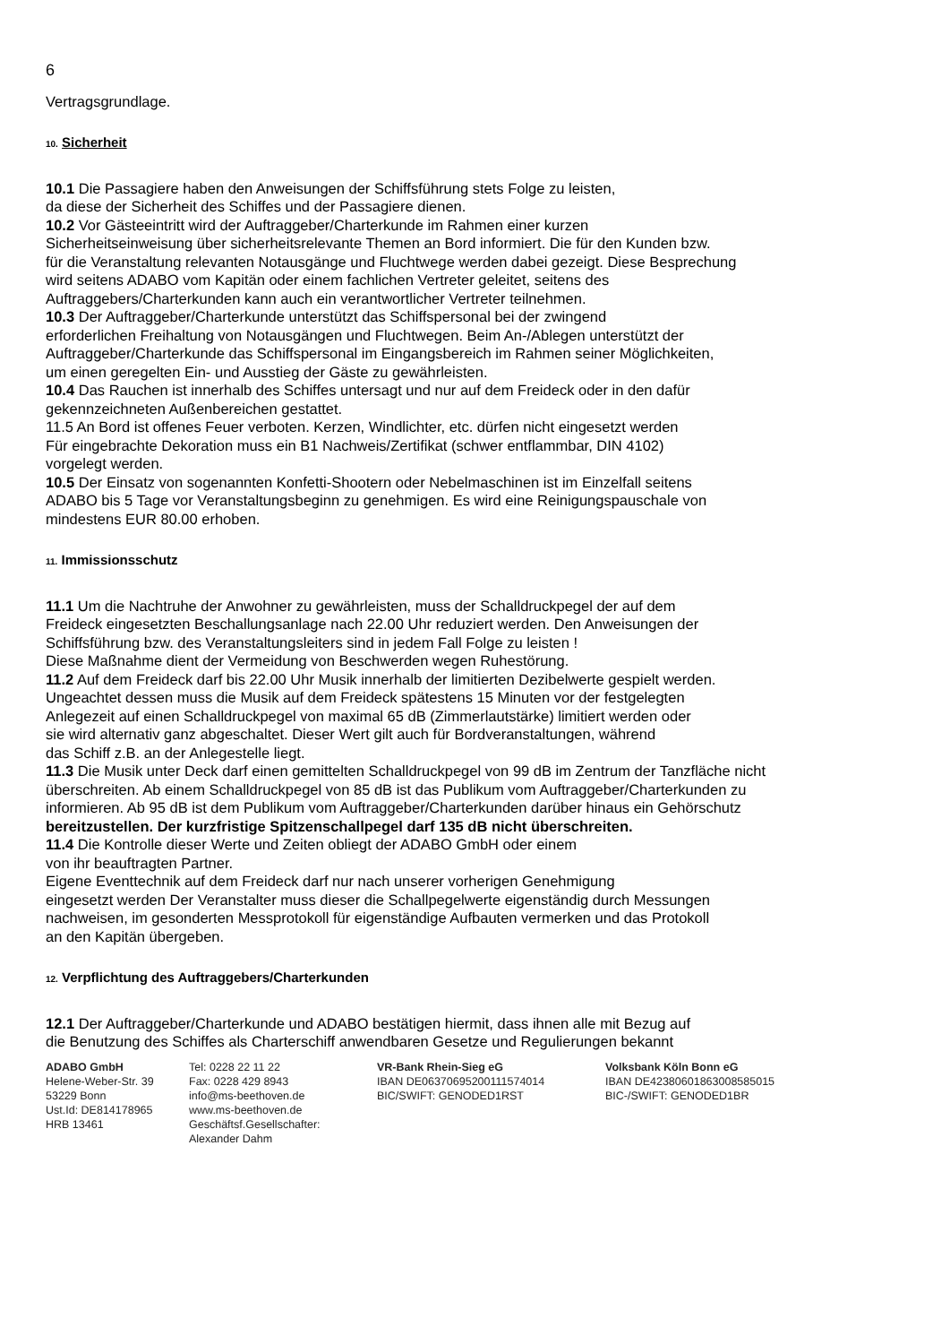6
Vertragsgrundlage.
10. Sicherheit
10.1 Die Passagiere haben den Anweisungen der Schiffsführung stets Folge zu leisten,
da diese der Sicherheit des Schiffes und der Passagiere dienen.
10.2 Vor Gästeeintritt wird der Auftraggeber/Charterkunde im Rahmen einer kurzen
Sicherheitseinweisung über sicherheitsrelevante Themen an Bord informiert. Die für den Kunden bzw.
für die Veranstaltung relevanten Notausgänge und Fluchtwege werden dabei gezeigt. Diese Besprechung
wird seitens ADABO vom Kapitän oder einem fachlichen Vertreter geleitet, seitens des
Auftraggebers/Charterkunden kann auch ein verantwortlicher Vertreter teilnehmen.
10.3 Der Auftraggeber/Charterkunde unterstützt das Schiffspersonal bei der zwingend
erforderlichen Freihaltung von Notausgängen und Fluchtwegen. Beim An-/Ablegen unterstützt der
Auftraggeber/Charterkunde das Schiffspersonal im Eingangsbereich im Rahmen seiner Möglichkeiten,
um einen geregelten Ein- und Ausstieg der Gäste zu gewährleisten.
10.4 Das Rauchen ist innerhalb des Schiffes untersagt und nur auf dem Freideck oder in den dafür
gekennzeichneten Außenbereichen gestattet.
11.5 An Bord ist offenes Feuer verboten. Kerzen, Windlichter, etc. dürfen nicht eingesetzt werden
Für eingebrachte Dekoration muss ein B1 Nachweis/Zertifikat (schwer entflammbar, DIN 4102)
vorgelegt werden.
10.5 Der Einsatz von sogenannten Konfetti-Shootern oder Nebelmaschinen ist im Einzelfall seitens
ADABO bis 5 Tage vor Veranstaltungsbeginn zu genehmigen. Es wird eine Reinigungspauschale von
mindestens EUR 80.00 erhoben.
11. Immissionsschutz
11.1 Um die Nachtruhe der Anwohner zu gewährleisten, muss der Schalldruckpegel der auf dem
Freideck eingesetzten Beschallungsanlage nach 22.00 Uhr reduziert werden. Den Anweisungen der
Schiffsführung bzw. des Veranstaltungsleiters sind in jedem Fall Folge zu leisten !
Diese Maßnahme dient der Vermeidung von Beschwerden wegen Ruhestörung.
11.2 Auf dem Freideck darf bis 22.00 Uhr Musik innerhalb der limitierten Dezibelwerte gespielt werden.
Ungeachtet dessen muss die Musik auf dem Freideck spätestens 15 Minuten vor der festgelegten
Anlegezeit auf einen Schalldruckpegel von maximal 65 dB (Zimmerlautstärke) limitiert werden oder
sie wird alternativ ganz abgeschaltet. Dieser Wert gilt auch für Bordveranstaltungen, während
das Schiff z.B. an der Anlegestelle liegt.
11.3 Die Musik unter Deck darf einen gemittelten Schalldruckpegel von 99 dB im Zentrum der Tanzfläche nicht
überschreiten. Ab einem Schalldruckpegel von 85 dB ist das Publikum vom Auftraggeber/Charterkunden zu
informieren. Ab 95 dB ist dem Publikum vom Auftraggeber/Charterkunden darüber hinaus ein Gehörschutz
bereitzustellen. Der kurzfristige Spitzenschallpegel darf 135 dB nicht überschreiten.
11.4 Die Kontrolle dieser Werte und Zeiten obliegt der ADABO GmbH oder einem
von ihr beauftragten Partner.
Eigene Eventtechnik auf dem Freideck darf nur nach unserer vorherigen Genehmigung
eingesetzt werden Der Veranstalter muss dieser die Schallpegelwerte eigenständig durch Messungen
nachweisen, im gesonderten Messprotokoll für eigenständige Aufbauten vermerken und das Protokoll
an den Kapitän übergeben.
12. Verpflichtung des Auftraggebers/Charterkunden
12.1 Der Auftraggeber/Charterkunde und ADABO bestätigen hiermit, dass ihnen alle mit Bezug auf
die Benutzung des Schiffes als Charterschiff anwendbaren Gesetze und Regulierungen bekannt
ADABO GmbH
Helene-Weber-Str. 39
53229 Bonn
Ust.Id: DE814178965
HRB 13461
Tel: 0228 22 11 22
Fax: 0228 429 8943
info@ms-beethoven.de
www.ms-beethoven.de
Geschäftsf.Gesellschafter: Alexander Dahm
VR-Bank Rhein-Sieg eG
IBAN DE06370695200111574014
BIC/SWIFT: GENODED1RST
Volksbank Köln Bonn eG
IBAN DE42380601863008585015
BIC-/SWIFT: GENODED1BR